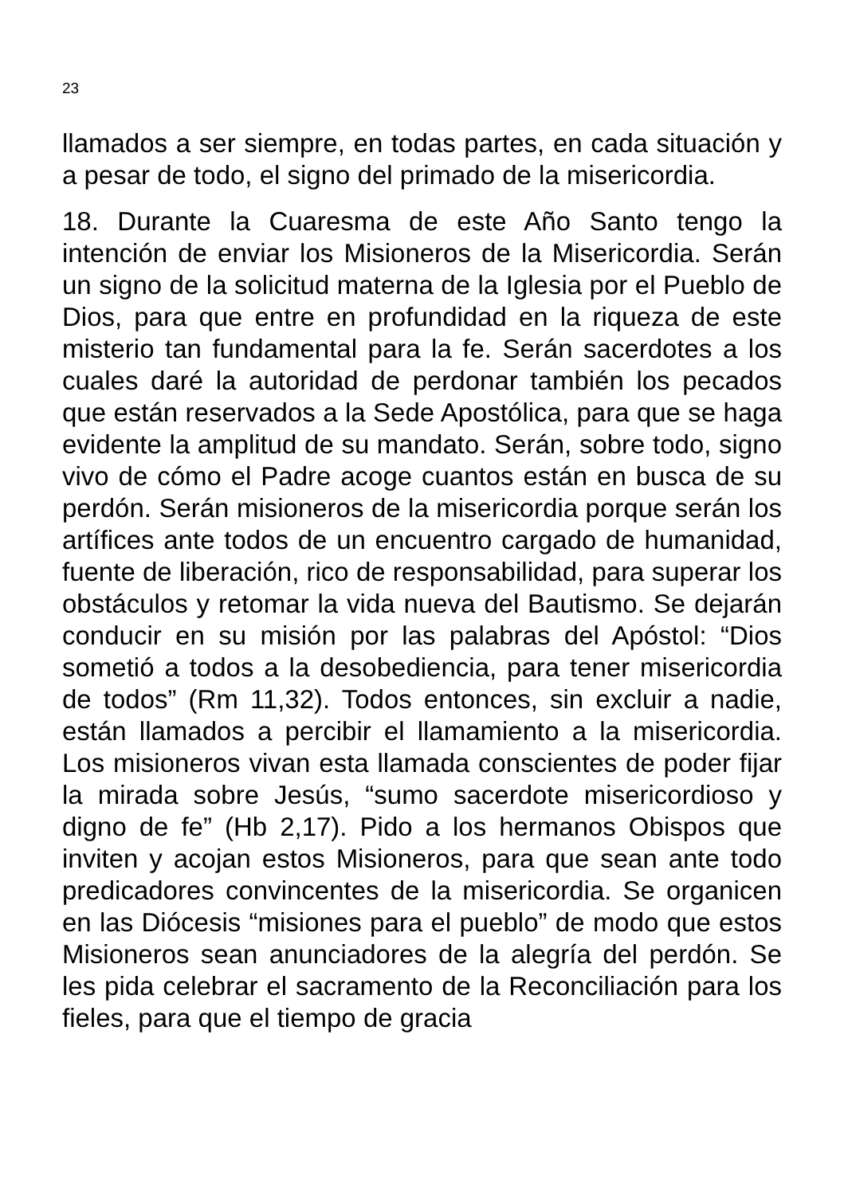23
llamados a ser siempre, en todas partes, en cada situación y a pesar de todo, el signo del primado de la misericordia.
18. Durante la Cuaresma de este Año Santo tengo la intención de enviar los Misioneros de la Misericordia. Serán un signo de la solicitud materna de la Iglesia por el Pueblo de Dios, para que entre en profundidad en la riqueza de este misterio tan fundamental para la fe. Serán sacerdotes a los cuales daré la autoridad de perdonar también los pecados que están reservados a la Sede Apostólica, para que se haga evidente la amplitud de su mandato. Serán, sobre todo, signo vivo de cómo el Padre acoge cuantos están en busca de su perdón. Serán misioneros de la misericordia porque serán los artífices ante todos de un encuentro cargado de humanidad, fuente de liberación, rico de responsabilidad, para superar los obstáculos y retomar la vida nueva del Bautismo. Se dejarán conducir en su misión por las palabras del Apóstol: “Dios sometió a todos a la desobediencia, para tener misericordia de todos” (Rm 11,32). Todos entonces, sin excluir a nadie, están llamados a percibir el llamamiento a la misericordia. Los misioneros vivan esta llamada conscientes de poder fijar la mirada sobre Jesús, “sumo sacerdote misericordioso y digno de fe” (Hb 2,17). Pido a los hermanos Obispos que inviten y acojan estos Misioneros, para que sean ante todo predicadores convincentes de la misericordia. Se organicen en las Diócesis “misiones para el pueblo” de modo que estos Misioneros sean anunciadores de la alegría del perdón. Se les pida celebrar el sacramento de la Reconciliación para los fieles, para que el tiempo de gracia